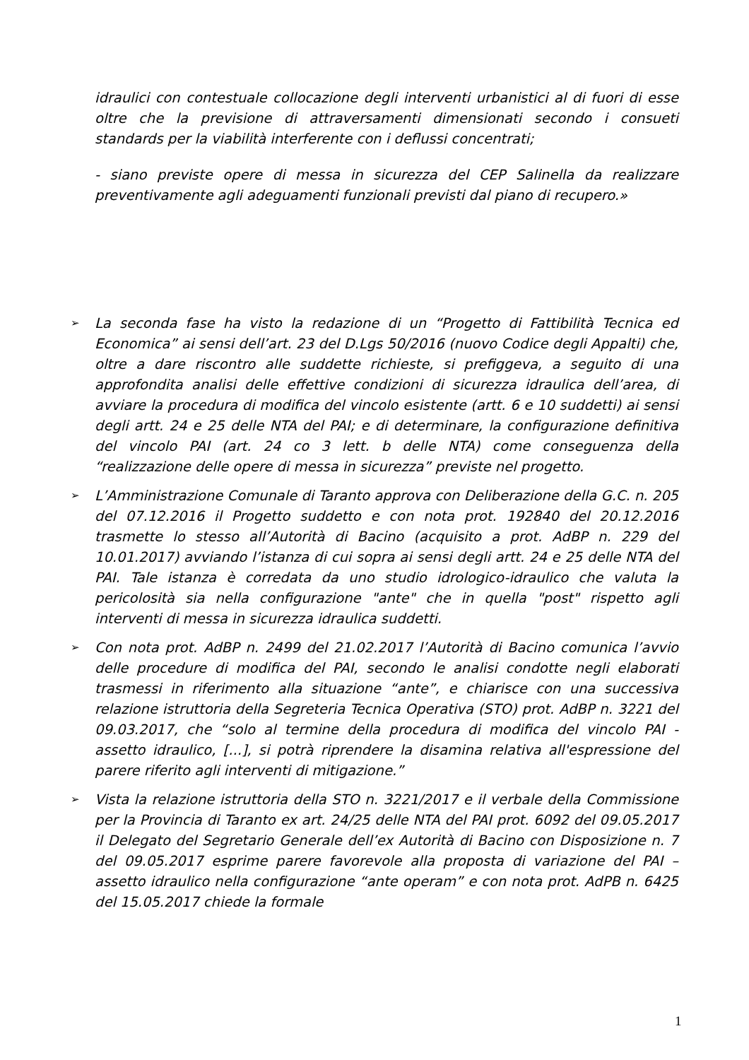idraulici con contestuale collocazione degli interventi urbanistici al di fuori di esse oltre che la previsione di attraversamenti dimensionati secondo i consueti standards per la viabilità interferente con i deflussi concentrati;
- siano previste opere di messa in sicurezza del CEP Salinella da realizzare preventivamente agli adeguamenti funzionali previsti dal piano di recupero.»
➢ La seconda fase ha visto la redazione di un “Progetto di Fattibilità Tecnica ed Economica” ai sensi dell’art. 23 del D.Lgs 50/2016 (nuovo Codice degli Appalti) che, oltre a dare riscontro alle suddette richieste, si prefiggeva, a seguito di una approfondita analisi delle effettive condizioni di sicurezza idraulica dell’area, di avviare la procedura di modifica del vincolo esistente (artt. 6 e 10 suddetti) ai sensi degli artt. 24 e 25 delle NTA del PAI; e di determinare, la configurazione definitiva del vincolo PAI (art. 24 co 3 lett. b delle NTA) come conseguenza della “realizzazione delle opere di messa in sicurezza” previste nel progetto.
➢ L’Amministrazione Comunale di Taranto approva con Deliberazione della G.C. n. 205 del 07.12.2016 il Progetto suddetto e con nota prot. 192840 del 20.12.2016 trasmette lo stesso all’Autorità di Bacino (acquisito a prot. AdBP n. 229 del 10.01.2017) avviando l’istanza di cui sopra ai sensi degli artt. 24 e 25 delle NTA del PAI. Tale istanza è corredata da uno studio idrologico-idraulico che valuta la pericolosità sia nella configurazione "ante" che in quella "post" rispetto agli interventi di messa in sicurezza idraulica suddetti.
➢ Con nota prot. AdBP n. 2499 del 21.02.2017 l’Autorità di Bacino comunica l’avvio delle procedure di modifica del PAI, secondo le analisi condotte negli elaborati trasmessi in riferimento alla situazione “ante”, e chiarisce con una successiva relazione istruttoria della Segreteria Tecnica Operativa (STO) prot. AdBP n. 3221 del 09.03.2017, che “solo al termine della procedura di modifica del vincolo PAI - assetto idraulico, [...], si potrà riprendere la disamina relativa all'espressione del parere riferito agli interventi di mitigazione.”
➢ Vista la relazione istruttoria della STO n. 3221/2017 e il verbale della Commissione per la Provincia di Taranto ex art. 24/25 delle NTA del PAI prot. 6092 del 09.05.2017 il Delegato del Segretario Generale dell’ex Autorità di Bacino con Disposizione n. 7 del 09.05.2017 esprime parere favorevole alla proposta di variazione del PAI – assetto idraulico nella configurazione “ante operam” e con nota prot. AdPB n. 6425 del 15.05.2017 chiede la formale
1